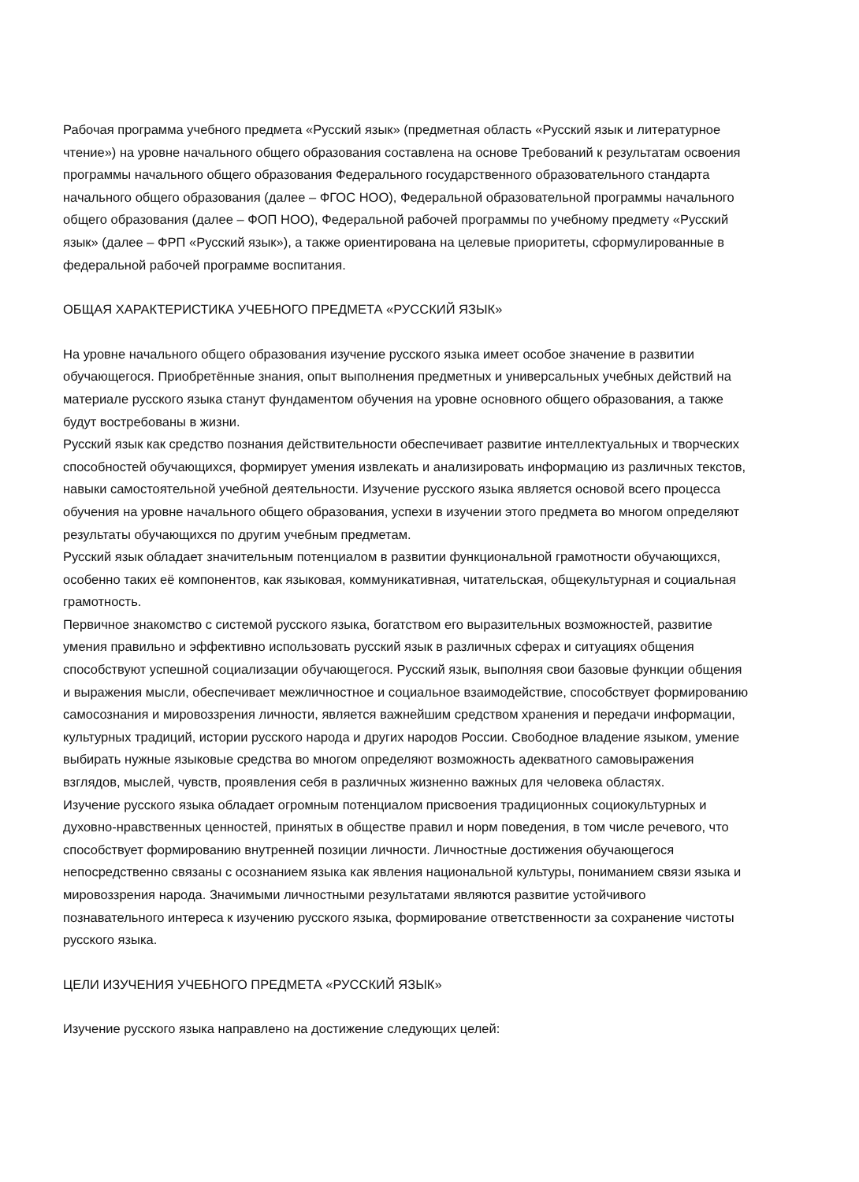Рабочая программа учебного предмета «Русский язык» (предметная область «Русский язык и литературное чтение») на уровне начального общего образования составлена на основе Требований к результатам освоения программы начального общего образования Федерального государственного образовательного стандарта начального общего образования (далее – ФГОС НОО), Федеральной образовательной программы начального общего образования (далее – ФОП НОО), Федеральной рабочей программы по учебному предмету «Русский язык» (далее – ФРП «Русский язык»), а также ориентирована на целевые приоритеты, сформулированные в федеральной рабочей программе воспитания.
ОБЩАЯ ХАРАКТЕРИСТИКА УЧЕБНОГО ПРЕДМЕТА «РУССКИЙ ЯЗЫК»
На уровне начального общего образования изучение русского языка имеет особое значение в развитии обучающегося. Приобретённые знания, опыт выполнения предметных и универсальных учебных действий на материале русского языка станут фундаментом обучения на уровне основного общего образования, а также будут востребованы в жизни.
Русский язык как средство познания действительности обеспечивает развитие интеллектуальных и творческих способностей обучающихся, формирует умения извлекать и анализировать информацию из различных текстов, навыки самостоятельной учебной деятельности. Изучение русского языка является основой всего процесса обучения на уровне начального общего образования, успехи в изучении этого предмета во многом определяют результаты обучающихся по другим учебным предметам.
Русский язык обладает значительным потенциалом в развитии функциональной грамотности обучающихся, особенно таких её компонентов, как языковая, коммуникативная, читательская, общекультурная и социальная грамотность.
Первичное знакомство с системой русского языка, богатством его выразительных возможностей, развитие умения правильно и эффективно использовать русский язык в различных сферах и ситуациях общения способствуют успешной социализации обучающегося. Русский язык, выполняя свои базовые функции общения и выражения мысли, обеспечивает межличностное и социальное взаимодействие, способствует формированию самосознания и мировоззрения личности, является важнейшим средством хранения и передачи информации, культурных традиций, истории русского народа и других народов России. Свободное владение языком, умение выбирать нужные языковые средства во многом определяют возможность адекватного самовыражения взглядов, мыслей, чувств, проявления себя в различных жизненно важных для человека областях.
Изучение русского языка обладает огромным потенциалом присвоения традиционных социокультурных и духовно-нравственных ценностей, принятых в обществе правил и норм поведения, в том числе речевого, что способствует формированию внутренней позиции личности. Личностные достижения обучающегося непосредственно связаны с осознанием языка как явления национальной культуры, пониманием связи языка и мировоззрения народа. Значимыми личностными результатами являются развитие устойчивого познавательного интереса к изучению русского языка, формирование ответственности за сохранение чистоты русского языка.
ЦЕЛИ ИЗУЧЕНИЯ УЧЕБНОГО ПРЕДМЕТА «РУССКИЙ ЯЗЫК»
Изучение русского языка направлено на достижение следующих целей: